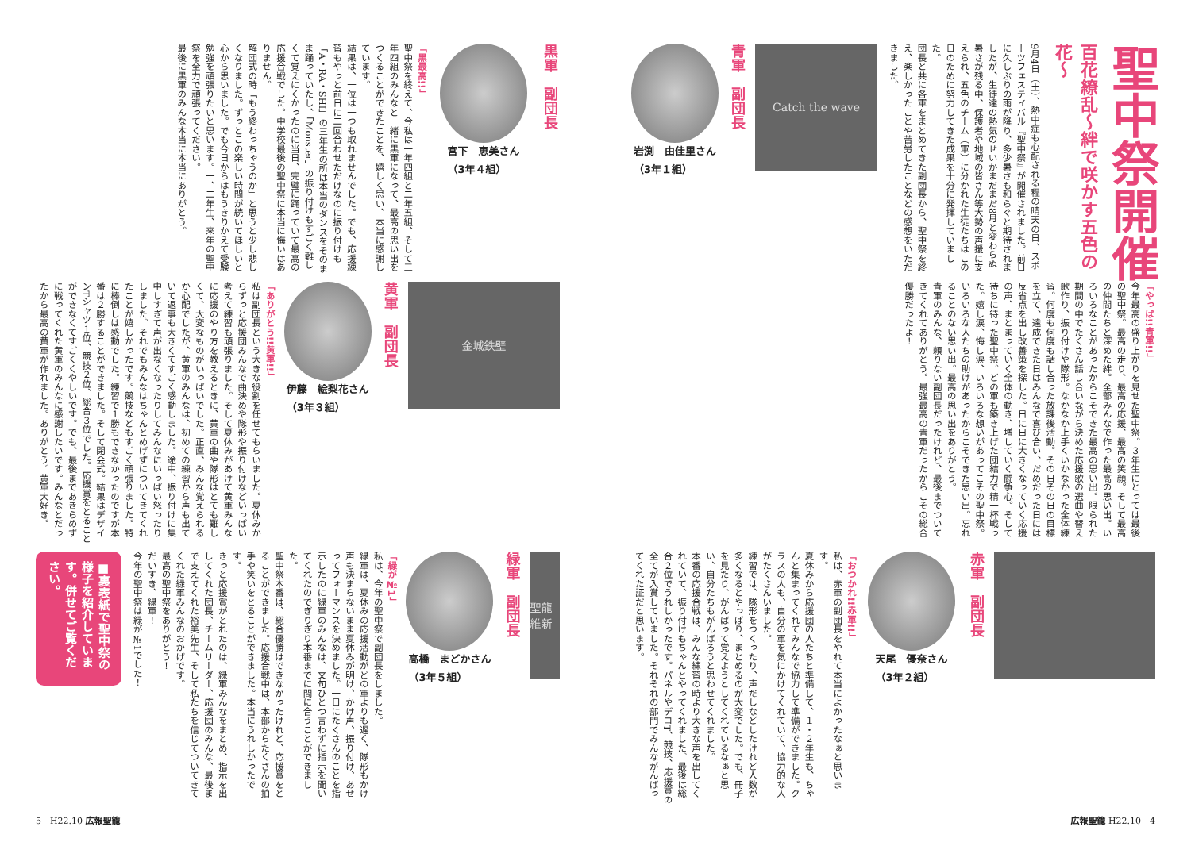聖中祭開催
百花繚乱～絆で咲かす五色の花～
9月4日（土）、熱中症も心配される程の晴天の日、スポーツフェスティバル『聖中祭』が開催されました。前日に久しぶりの雨が降り、多少暑さも和らぐと期待されましたが、生徒達の熱気のせいかまだまだ8月と変わらぬ暑さが残る中、保護者や地域の皆さん等大勢の声援に支えられ、五色のチーム（軍）に分かれた生徒たちはこの日のために努力してきた成果を十分に発揮していました。
団長と共に各軍をまとめてきた副団長から、聖中祭を終え、楽しかったことや苦労したことなどの感想をいただきました。
Catch the wave
青軍　副団長
岩渕　由佳里さん
（3年１組）
「やっぱ!!青軍!!」
今年最高の盛り上がりを見せた聖中祭。３年生にとっては最後の聖中祭。最高の走り、最高の応援、最高の笑顔。そして最高の仲間たちと深めた絆。全部みんなで作った最高の思い出。いろいろなことがあったからこそできた最高の思い出。限られた期間の中でたくさん話し合いながら決めた応援歌の選曲や替え歌作り、振り付けや隊形。なかなか上手くいかなかった全体練習。何度も何度も話し合った放課後活動。その日その日の目標を立て、達成できた日はみんなで喜び合い、だめだった日には反省点を出し改善策を探した。日に日に大きくなっていく応援の声、まとまっていく全体の動き、増していく闘争心。そして待ちに待った聖中祭。どの軍も築き上げた団結力で精一杯戦った。嬉し涙、悔し涙、いろいろな想いがあってこその聖中祭。いろいろな人たちの助けがあったからこそできた思い出。忘れることのない思い出。最高の思い出をありがとう。
青軍のみんな、頼りない副団長だったけれど、最後までついてきてくれてありがとう。最強最高の青軍だったからこその総合優勝だったよ！
赤軍　副団長
天尾　優奈さん
（3年２組）
「おつかれ!!赤軍!!」
私は、赤軍の副団長をやれて本当によかったなぁと思います。
夏休みから応援団の人たちと準備して、１・２年生も、ちゃんと集まってくれてみんなで協力して準備ができました。クラスの人も、自分の軍を気にかけてくれていて、協力的な人がたくさんいました。
練習では、隊形をつくったり、声だしなどしたけれど人数が多くなるとやっぱり、まとめるのが大変でした。でも、冊子を見たり、がんばって覚えようとしてくれているなぁと思い、自分たちもがんばろうと思わせてくれました。
本番の応援合戦は、みんな練習の時より大きな声を出してくれていて、振り付けもちゃんとやってくれました。最後は総合２位でうれしかったです。パネルやデコT、競技、応援賞の全てが入賞していました。それぞれの部門でみんながんばってくれた証だと思います。
広報聖籠 H22.10　4
黒軍　副団長
宮下　恵美さん
（3年４組）
「黒最高!!」
聖中祭を終えて、今私は一年四組と二年五組、そして三年四組のみんなと一緒に黒軍になって、最高の思い出をつくることができたことを、嬉しく思い、本当に感謝しています。
結果は、一位は一つも取れませんでした。でも、応援練習もやっと前日に二回合わせただけなのに振り付けも「A・RA・SHI」の三年生の所は本当のダンスをそのまま踊っていたし、「Monster」の振り付けもすごく難しくて覚えにくかったのに当日、完璧に踊っていて最高の応援合戦でした。中学校最後の聖中祭に本当に悔いはありません。
解団式の時「もう終わっちゃうのか」と思うと少し悲しくなりました。ずっとこの楽しい時間が続いてほしいと心から思いました。でも今日からはもうきりかえて受験勉強を頑張りたいと思います。一、二年生、来年の聖中祭を全力で頑張ってください。
最後に黒軍のみんな本当に本当にありがとう。
金城鉄壁
黄軍　副団長
伊藤　絵梨花さん
（3年３組）
「ありがとう!!黄軍!!」
私は副団長という大きな役割を任せてもらいました。夏休みからずっと応援団みんなで曲決めや隊形や振り付けなどいっぱい考えて練習も頑張りました。そして夏休みがあけて黄軍みんなに応援のやり方を教えるときに、黄軍の曲や隊形はとても難しくて、大変なものがいっぱいでした。正直、みんな覚えられるか心配でしたが、黄軍のみんなは、初めての練習から声も出ていて返事も大きくてすごく感動しました。途中、振り付けに集中しすぎて声が出なくなったりしてみんなにいっぱい怒ったりしました。それでもみんなはちゃんとめげずについてきてくれたことが嬉しかったです。競技などもすごく頑張りました。特に棒倒しは感動でした。練習で１勝もできなかったのですが本番は２勝することができました。そして閉会式。結果はデザインTシャツ１位、競技２位、総合３位でした。応援賞をとることができなくてすごくくやしいです。でも、最後まであきらめずに戦ってくれた黄軍のみんなに感謝したいです。みんなとだったから最高の黄軍が作れました。ありがとう。黄軍大好き。
聖龍維新
緑軍　副団長
高橋　まどかさん
（3年５組）
「緑が№1」
私は、今年の聖中祭で副団長をしました。
緑軍は、夏休みの応援活動がどの軍よりも遅く、隊形もかけ声も決まらないまま夏休みが明け、かけ声、振り付け、あせってフォーマンスを決めました。一日にたくさんのことを指示したのに緑軍のみんなは、文句ひとつ言わずに指示を聞いてくれたのでぎりぎり本番までに間に合うことができました。
聖中祭本番は、総合優勝はできなかったけれど、応援賞をとることができました。応援合戦中は、本部からたくさんの拍手や笑いをとることができました。本当にうれしかったです。
きっと応援賞がとれたのは、緑軍みんなをまとめ、指示を出してくれた団長、チームリーダー、応援団のみんな、最後まで支えてくれた裕美先生、そして私たちを信じてついてきてくれた緑軍みんなのおかげです。
最高の聖中祭をありがとう！
だいすき、緑軍！
今年の聖中祭は緑が№1でした！
■裏表紙で聖中祭の様子を紹介しています。併せてご覧ください。
5　H22.10 広報聖籠